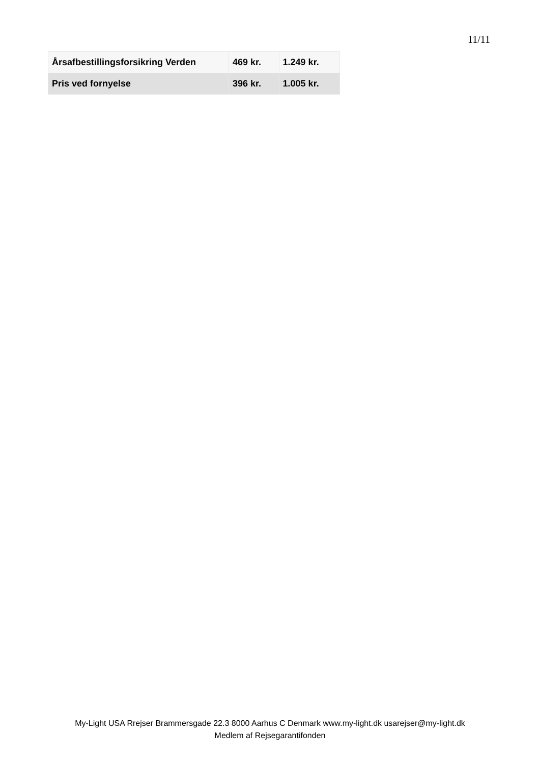11/11
| Årsafbestillingsforsikring Verden | 469 kr. | 1.249 kr. |
| Pris ved fornyelse | 396 kr. | 1.005 kr. |
My-Light USA Rrejser Brammersgade 22.3 8000 Aarhus C Denmark www.my-light.dk usarejser@my-light.dk
Medlem af Rejsegarantifonden